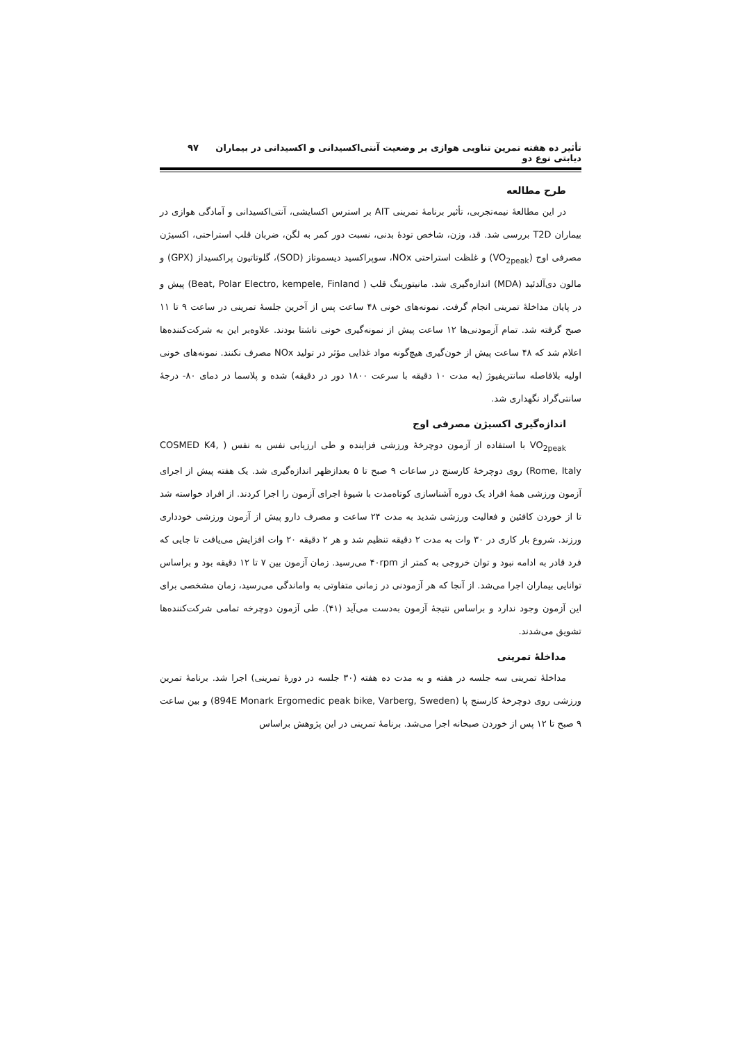تأثیر ده هفته تمرین تناوبی هوازی بر وضعیت آنتی‌اکسیدانی و اکسیدانی در بیماران دیابتی نوع دو ۹۷
طرح مطالعه
در این مطالعهٔ نیمه‌تجربی، تأثیر برنامهٔ تمرینی AIT بر استرس اکسایشی، آنتی‌اکسیدانی و آمادگی هوازی در بیماران T2D بررسی شد. قد، وزن، شاخص تودهٔ بدنی، نسبت دور کمر به لگن، ضربان قلب استراحتی، اکسیژن مصرفی اوج (VO<sub>2peak</sub>) و غلظت استراحتی NOx، سوپراکسید دیسموتاز (SOD)، گلوتاتیون پراکسیداز (GPX) و مالون دی‌آلدئید (MDA) اندازه‌گیری شد. مانیتورینگ قلب ( Beat, Polar Electro, kempele, Finland) پیش و در پایان مداخلهٔ تمرینی انجام گرفت. نمونه‌های خونی ۴۸ ساعت پس از آخرین جلسهٔ تمرینی در ساعت ۹ تا ۱۱ صبح گرفته شد. تمام آزمودنی‌ها ۱۲ ساعت پیش از نمونه‌گیری خونی ناشتا بودند. علاوه‌بر این به شرکت‌کننده‌ها اعلام شد که ۴۸ ساعت پیش از خون‌گیری هیچ‌گونه مواد غذایی مؤثر در تولید NOx مصرف نکنند. نمونه‌های خونی اولیه بلافاصله سانتریفیوژ (به مدت ۱۰ دقیقه با سرعت ۱۸۰۰ دور در دقیقه) شده و پلاسما در دمای ‎-۸۰ درجهٔ سانتی‌گراد نگهداری شد.
اندازه‌گیری اکسیژن مصرفی اوج
VO<sub>2peak</sub> با استفاده از آزمون دوچرخهٔ ورزشی فزاینده و طی ارزیابی نفس به نفس ( COSMED K4, Rome, Italy) روی دوچرخهٔ کارسنج در ساعات ۹ صبح تا ۵ بعدازظهر اندازه‌گیری شد. یک هفته پیش از اجرای آزمون ورزشی همهٔ افراد یک دوره آشناسازی کوتاه‌مدت با شیوهٔ اجرای آزمون را اجرا کردند. از افراد خواسته شد تا از خوردن کافئین و فعالیت ورزشی شدید به مدت ۲۴ ساعت و مصرف دارو پیش از آزمون ورزشی خودداری ورزند. شروع بار کاری در ۳۰ وات به مدت ۲ دقیقه تنظیم شد و هر ۲ دقیقه ۲۰ وات افزایش می‌یافت تا جایی که فرد قادر به ادامه نبود و توان خروجی به کمتر از ۴۰rpm می‌رسید. زمان آزمون بین ۷ تا ۱۲ دقیقه بود و براساس توانایی بیماران اجرا می‌شد. از آنجا که هر آزمودنی در زمانی متفاوتی به واماندگی می‌رسید، زمان مشخصی برای این آزمون وجود ندارد و براساس نتیجهٔ آزمون به‌دست می‌آید (۴۱). طی آزمون دوچرخه تمامی شرکت‌کننده‌ها تشویق می‌شدند.
مداخلهٔ تمرینی
مداخلهٔ تمرینی سه جلسه در هفته و به مدت ده هفته (۳۰ جلسه در دورهٔ تمرینی) اجرا شد. برنامهٔ تمرین ورزشی روی دوچرخهٔ کارسنج پا (894E Monark Ergomedic peak bike, Varberg, Sweden) و بین ساعت ۹ صبح تا ۱۲ پس از خوردن صبحانه اجرا می‌شد. برنامهٔ تمرینی در این پژوهش براساس